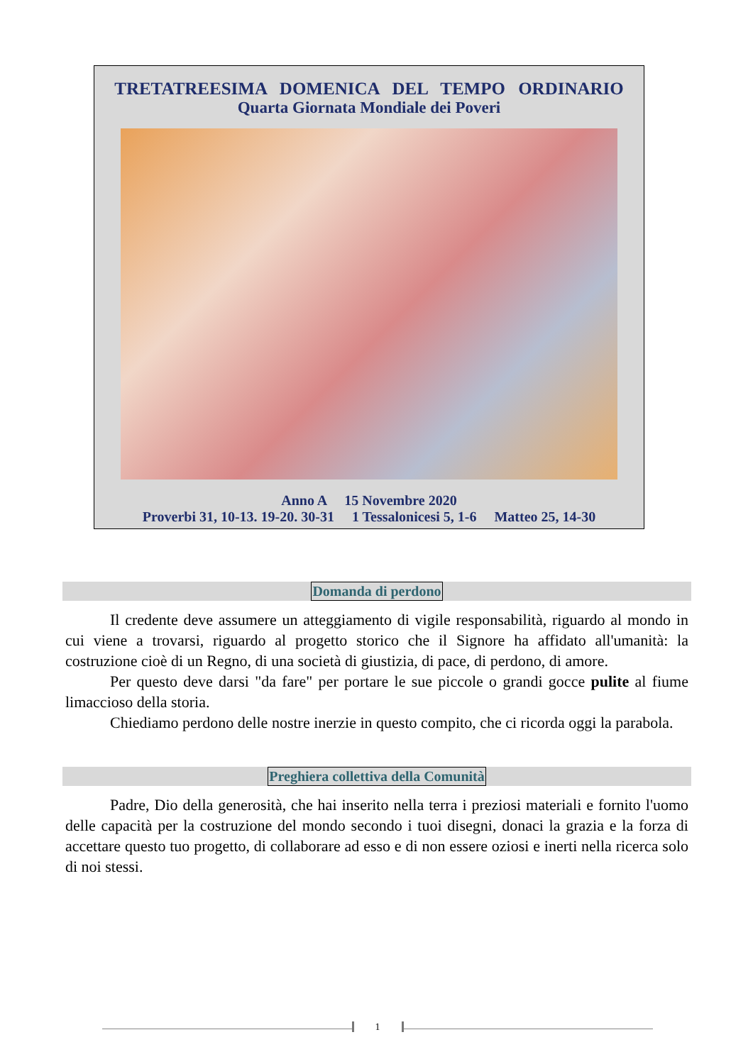TRETATREESIMA DOMENICA DEL TEMPO ORDINARIO
Quarta Giornata Mondiale dei Poveri
Anno A 15 Novembre 2020
Proverbi 31, 10-13. 19-20. 30-31 1 Tessalonicesi 5, 1-6 Matteo 25, 14-30
Domanda di perdono
Il credente deve assumere un atteggiamento di vigile responsabilità, riguardo al mondo in cui viene a trovarsi, riguardo al progetto storico che il Signore ha affidato all'umanità: la costruzione cioè di un Regno, di una società di giustizia, di pace, di perdono, di amore.
Per questo deve darsi "da fare" per portare le sue piccole o grandi gocce pulite al fiume limaccioso della storia.
Chiediamo perdono delle nostre inerzie in questo compito, che ci ricorda oggi la parabola.
Preghiera collettiva della Comunità
Padre, Dio della generosità, che hai inserito nella terra i preziosi materiali e fornito l'uomo delle capacità per la costruzione del mondo secondo i tuoi disegni, donaci la grazia e la forza di accettare questo tuo progetto, di collaborare ad esso e di non essere oziosi e inerti nella ricerca solo di noi stessi.
1